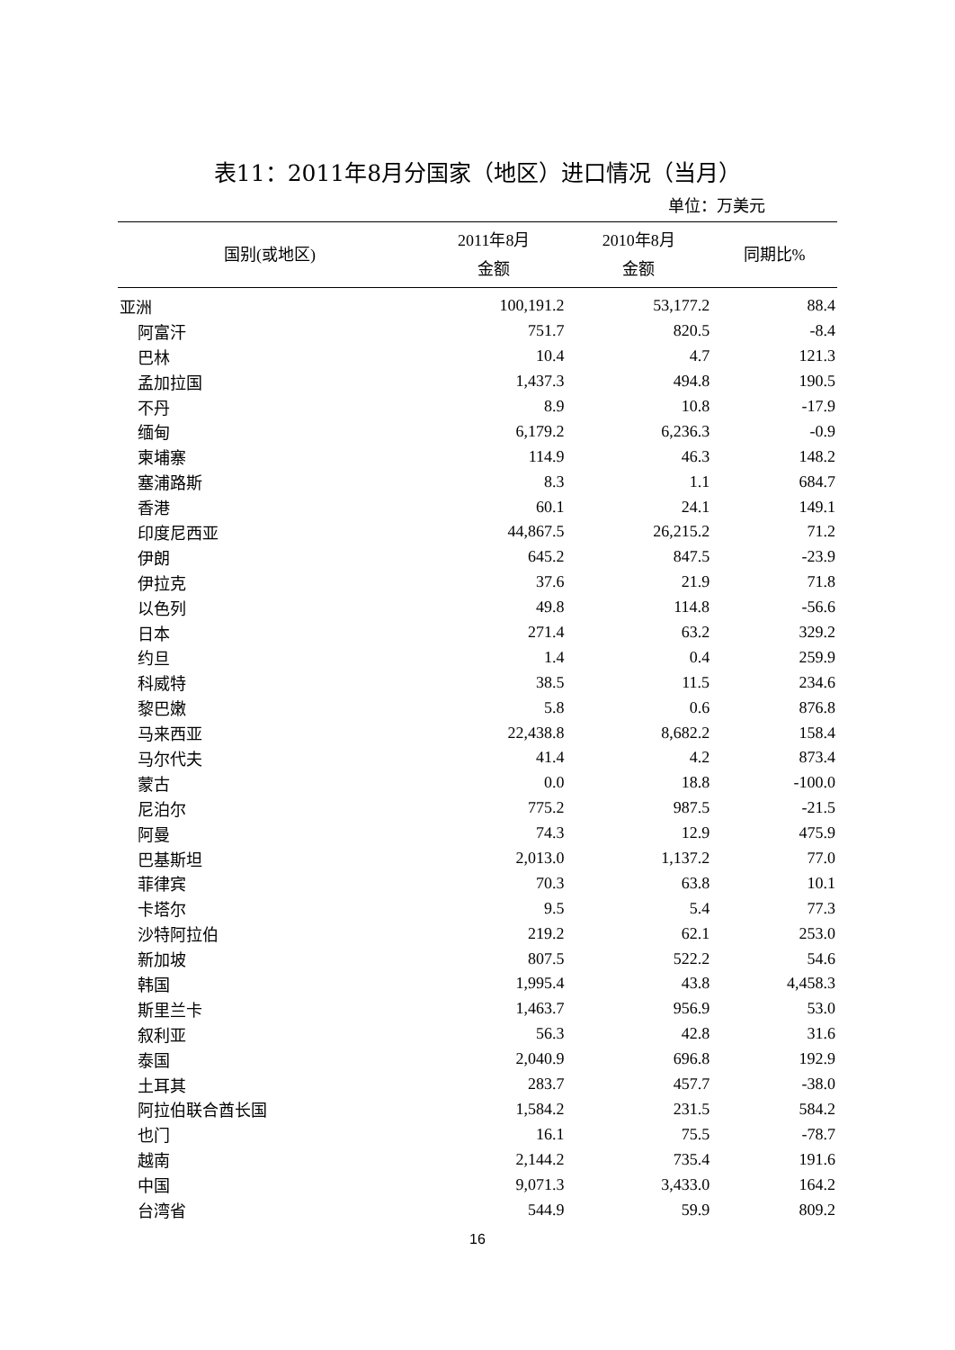表11：2011年8月分国家（地区）进口情况（当月）
单位：万美元
| 国别(或地区) | 2011年8月 金额 | 2010年8月 金额 | 同期比% |
| --- | --- | --- | --- |
| 亚洲 | 100,191.2 | 53,177.2 | 88.4 |
| 阿富汗 | 751.7 | 820.5 | -8.4 |
| 巴林 | 10.4 | 4.7 | 121.3 |
| 孟加拉国 | 1,437.3 | 494.8 | 190.5 |
| 不丹 | 8.9 | 10.8 | -17.9 |
| 缅甸 | 6,179.2 | 6,236.3 | -0.9 |
| 柬埔寨 | 114.9 | 46.3 | 148.2 |
| 塞浦路斯 | 8.3 | 1.1 | 684.7 |
| 香港 | 60.1 | 24.1 | 149.1 |
| 印度尼西亚 | 44,867.5 | 26,215.2 | 71.2 |
| 伊朗 | 645.2 | 847.5 | -23.9 |
| 伊拉克 | 37.6 | 21.9 | 71.8 |
| 以色列 | 49.8 | 114.8 | -56.6 |
| 日本 | 271.4 | 63.2 | 329.2 |
| 约旦 | 1.4 | 0.4 | 259.9 |
| 科威特 | 38.5 | 11.5 | 234.6 |
| 黎巴嫩 | 5.8 | 0.6 | 876.8 |
| 马来西亚 | 22,438.8 | 8,682.2 | 158.4 |
| 马尔代夫 | 41.4 | 4.2 | 873.4 |
| 蒙古 | 0.0 | 18.8 | -100.0 |
| 尼泊尔 | 775.2 | 987.5 | -21.5 |
| 阿曼 | 74.3 | 12.9 | 475.9 |
| 巴基斯坦 | 2,013.0 | 1,137.2 | 77.0 |
| 菲律宾 | 70.3 | 63.8 | 10.1 |
| 卡塔尔 | 9.5 | 5.4 | 77.3 |
| 沙特阿拉伯 | 219.2 | 62.1 | 253.0 |
| 新加坡 | 807.5 | 522.2 | 54.6 |
| 韩国 | 1,995.4 | 43.8 | 4,458.3 |
| 斯里兰卡 | 1,463.7 | 956.9 | 53.0 |
| 叙利亚 | 56.3 | 42.8 | 31.6 |
| 泰国 | 2,040.9 | 696.8 | 192.9 |
| 土耳其 | 283.7 | 457.7 | -38.0 |
| 阿拉伯联合酋长国 | 1,584.2 | 231.5 | 584.2 |
| 也门 | 16.1 | 75.5 | -78.7 |
| 越南 | 2,144.2 | 735.4 | 191.6 |
| 中国 | 9,071.3 | 3,433.0 | 164.2 |
| 台湾省 | 544.9 | 59.9 | 809.2 |
16